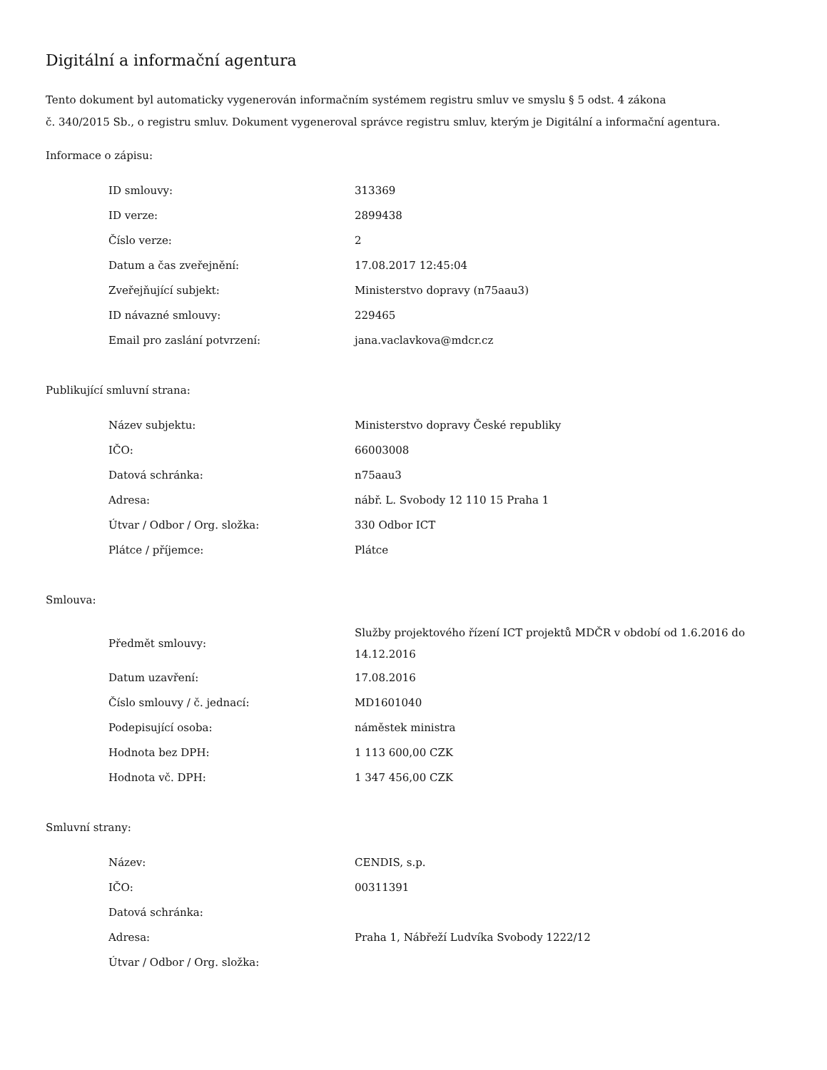Digitální a informační agentura
Tento dokument byl automaticky vygenerován informačním systémem registru smluv ve smyslu § 5 odst. 4 zákona
č. 340/2015 Sb., o registru smluv. Dokument vygeneroval správce registru smluv, kterým je Digitální a informační agentura.
Informace o zápisu:
| ID smlouvy: | 313369 |
| ID verze: | 2899438 |
| Číslo verze: | 2 |
| Datum a čas zveřejnění: | 17.08.2017 12:45:04 |
| Zveřejňující subjekt: | Ministerstvo dopravy (n75aau3) |
| ID návazné smlouvy: | 229465 |
| Email pro zaslání potvrzení: | jana.vaclavkova@mdcr.cz |
Publikující smluvní strana:
| Název subjektu: | Ministerstvo dopravy České republiky |
| IČO: | 66003008 |
| Datová schránka: | n75aau3 |
| Adresa: | nábř. L. Svobody 12 110 15 Praha 1 |
| Útvar / Odbor / Org. složka: | 330 Odbor ICT |
| Plátce / příjemce: | Plátce |
Smlouva:
| Předmět smlouvy: | Služby projektového řízení ICT projektů MDČR v období od 1.6.2016 do 14.12.2016 |
| Datum uzavření: | 17.08.2016 |
| Číslo smlouvy / č. jednací: | MD1601040 |
| Podepisující osoba: | náměstek ministra |
| Hodnota bez DPH: | 1 113 600,00 CZK |
| Hodnota vč. DPH: | 1 347 456,00 CZK |
Smluvní strany:
| Název: | CENDIS, s.p. |
| IČO: | 00311391 |
| Datová schránka: | |
| Adresa: | Praha 1, Nábřeží Ludvíka Svobody 1222/12 |
| Útvar / Odbor / Org. složka: | |